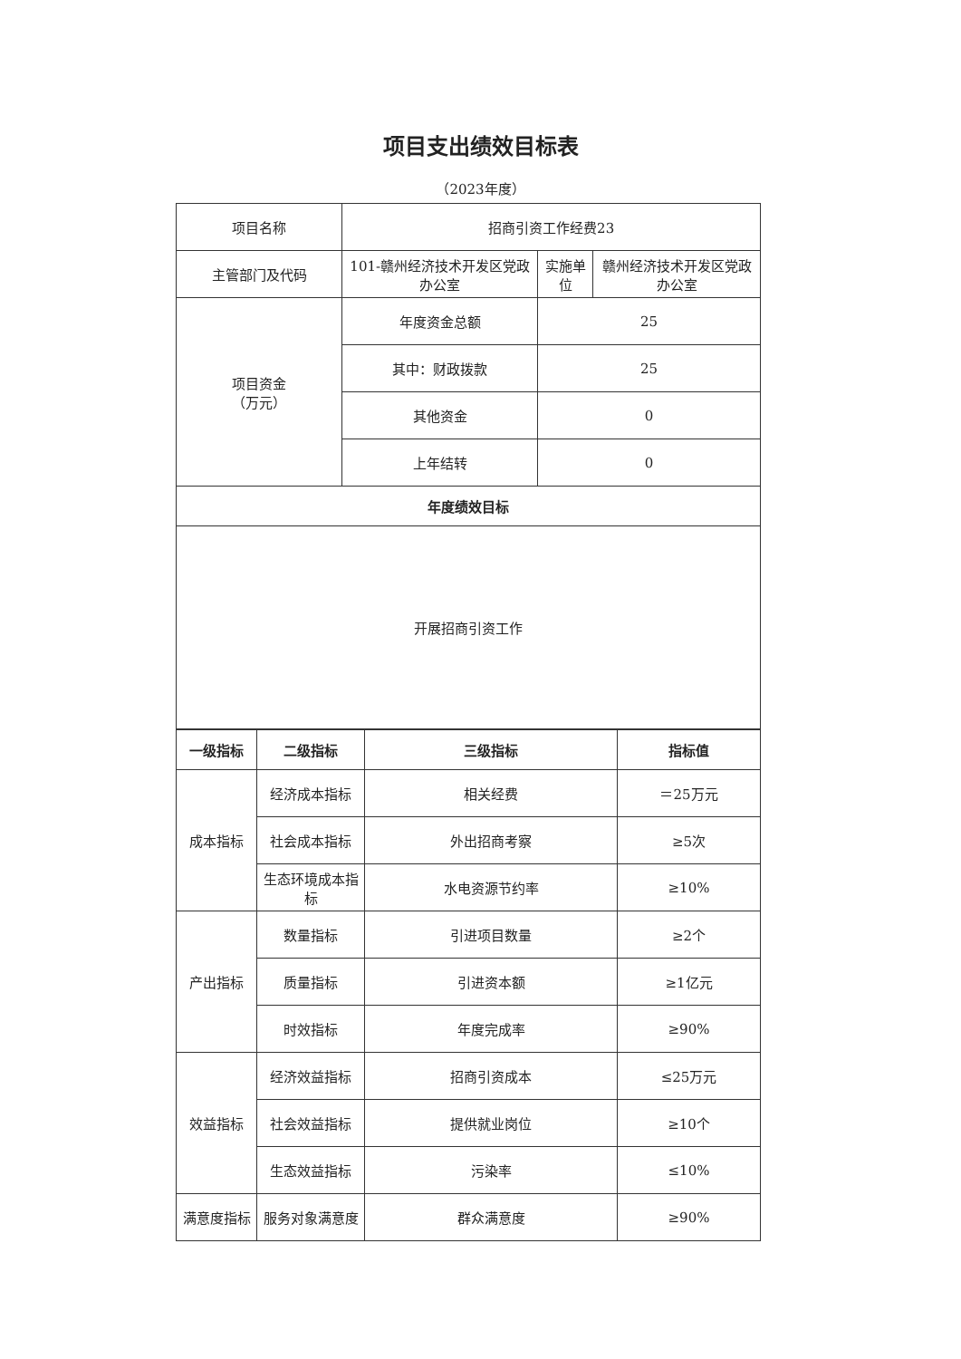项目支出绩效目标表
（2023年度）
| 项目名称 | 招商引资工作经费23 | | |
| 主管部门及代码 | 101-赣州经济技术开发区党政办公室 | 实施单位 | 赣州经济技术开发区党政办公室 |
| 项目资金 （万元） | 年度资金总额 | 25 | |
| | 其中：财政拨款 | 25 | |
| | 其他资金 | 0 | |
| | 上年结转 | 0 | |
| 年度绩效目标 | | | |
| 开展招商引资工作 | | | |
| 一级指标 | 二级指标 | 三级指标 | 指标值 |
| --- | --- | --- | --- |
| 成本指标 | 经济成本指标 | 相关经费 | ＝25万元 |
| | 社会成本指标 | 外出招商考察 | ≥5次 |
| | 生态环境成本指标 | 水电资源节约率 | ≥10% |
| 产出指标 | 数量指标 | 引进项目数量 | ≥2个 |
| | 质量指标 | 引进资本额 | ≥1亿元 |
| | 时效指标 | 年度完成率 | ≥90% |
| 效益指标 | 经济效益指标 | 招商引资成本 | ≤25万元 |
| | 社会效益指标 | 提供就业岗位 | ≥10个 |
| | 生态效益指标 | 污染率 | ≤10% |
| 满意度指标 | 服务对象满意度 | 群众满意度 | ≥90% |